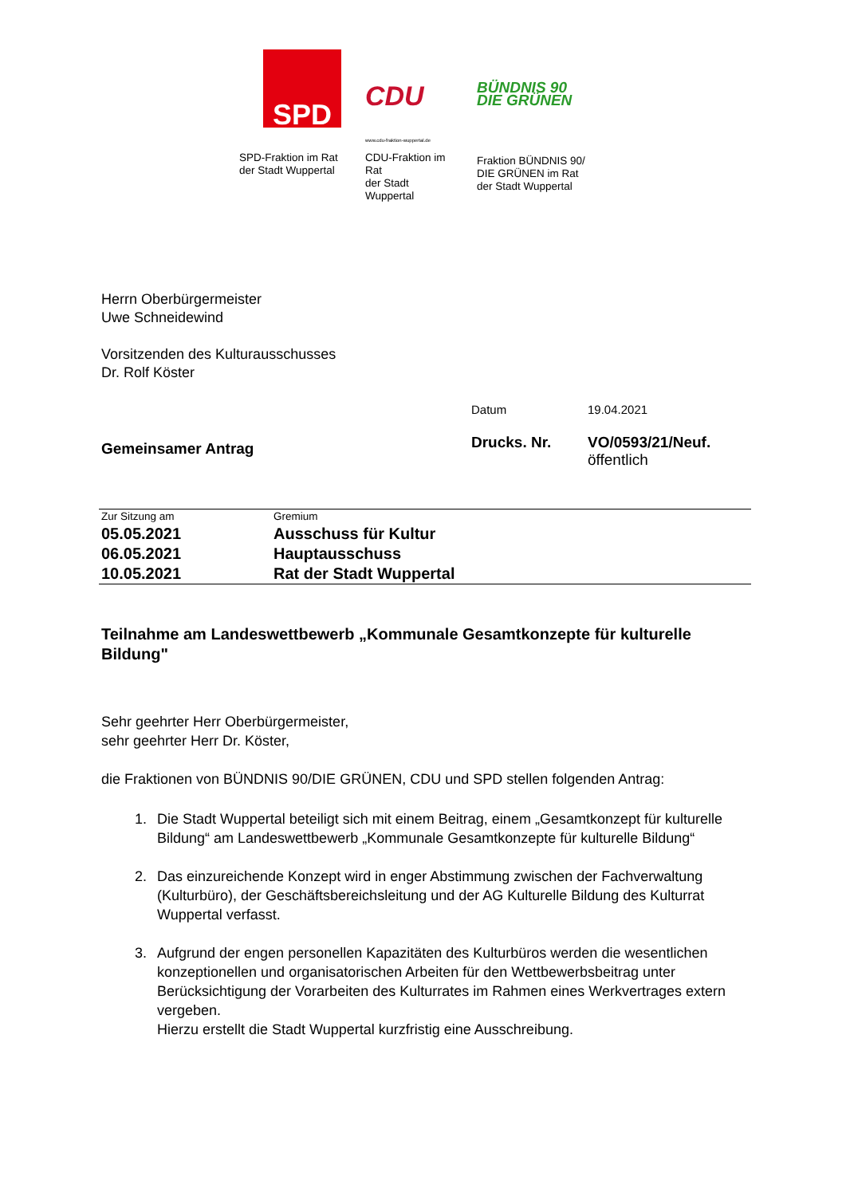SPD
SPD-Fraktion im Rat
der Stadt Wuppertal
CDU
www.cdu-fraktion-wuppertal.de
CDU-Fraktion im Rat
der Stadt Wuppertal
BÜNDNIS 90
DIE GRÜNEN
Fraktion BÜNDNIS 90/
DIE GRÜNEN im Rat
der Stadt Wuppertal
Herrn Oberbürgermeister
Uwe Schneidewind
Vorsitzenden des Kulturausschusses
Dr. Rolf Köster
Datum 19.04.2021
Gemeinsamer Antrag
Drucks. Nr. VO/0593/21/Neuf.
öffentlich
| Zur Sitzung am | Gremium |
| --- | --- |
| 05.05.2021 | Ausschuss für Kultur |
| 06.05.2021 | Hauptausschuss |
| 10.05.2021 | Rat der Stadt Wuppertal |
Teilnahme am Landeswettbewerb „Kommunale Gesamtkonzepte für kulturelle Bildung"
Sehr geehrter Herr Oberbürgermeister,
sehr geehrter Herr Dr. Köster,
die Fraktionen von BÜNDNIS 90/DIE GRÜNEN, CDU und SPD stellen folgenden Antrag:
1. Die Stadt Wuppertal beteiligt sich mit einem Beitrag, einem „Gesamtkonzept für kulturelle Bildung“ am Landeswettbewerb „Kommunale Gesamtkonzepte für kulturelle Bildung“
2. Das einzureichende Konzept wird in enger Abstimmung zwischen der Fachverwaltung (Kulturbüro), der Geschäftsbereichsleitung und der AG Kulturelle Bildung des Kulturrat Wuppertal verfasst.
3. Aufgrund der engen personellen Kapazitäten des Kulturbüros werden die wesentlichen konzeptionellen und organisatorischen Arbeiten für den Wettbewerbsbeitrag unter Berücksichtigung der Vorarbeiten des Kulturrates im Rahmen eines Werkvertrages extern vergeben.
Hierzu erstellt die Stadt Wuppertal kurzfristig eine Ausschreibung.